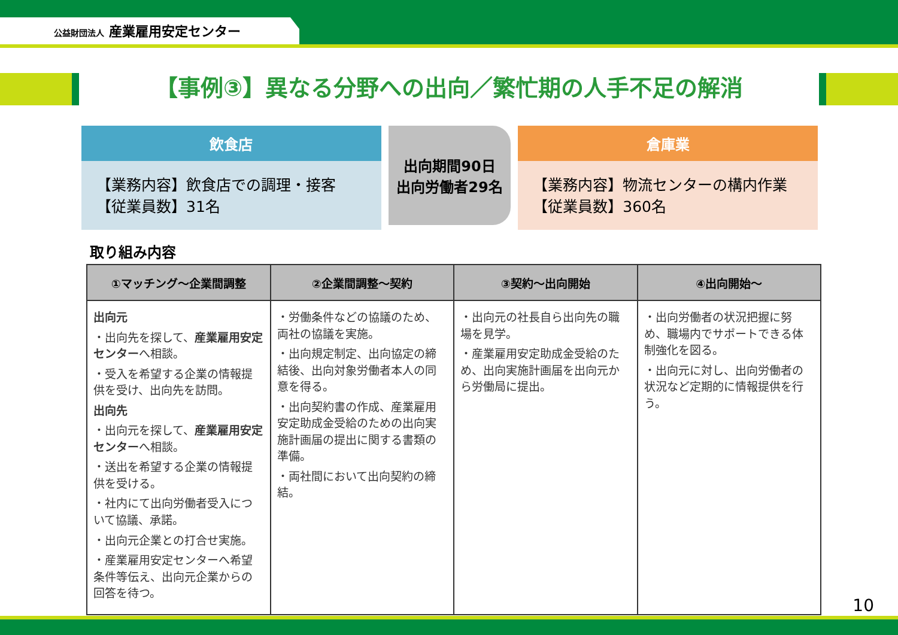公益財団法人 産業雇用安定センター
【事例③】異なる分野への出向／繁忙期の人手不足の解消
飲食店
【業務内容】飲食店での調理・接客
【従業員数】31名
出向期間90日
出向労働者29名
倉庫業
【業務内容】物流センターの構内作業
【従業員数】360名
取り組み内容
| ①マッチング～企業間調整 | ②企業間調整～契約 | ③契約～出向開始 | ④出向開始～ |
| --- | --- | --- | --- |
| 出向元 ・出向先を探して、 産業雇用安定センター へ相談。 ・受入を希望する企業の情報提供を受け、出向先を訪問。 出向先 ・出向元を探して、 産業雇用安定センター へ相談。 ・送出を希望する企業の情報提供を受ける。 ・社内にて出向労働者受入について協議、承諾。 ・出向元企業との打合せ実施。 ・産業雇用安定センターへ希望条件等伝え、出向元企業からの回答を待つ。 | ・労働条件などの協議のため、両社の協議を実施。 ・出向規定制定、出向協定の締結後、出向対象労働者本人の同意を得る。 ・出向契約書の作成、産業雇用安定助成金受給のための出向実施計画届の提出に関する書類の準備。 ・両社間において出向契約の締結。 | ・出向元の社長自ら出向先の職場を見学。 ・産業雇用安定助成金受給のため、出向実施計画届を出向元から労働局に提出。 | ・出向労働者の状況把握に努め、職場内でサポートできる体制強化を図る。 ・出向元に対し、出向労働者の状況など定期的に情報提供を行う。 |
10